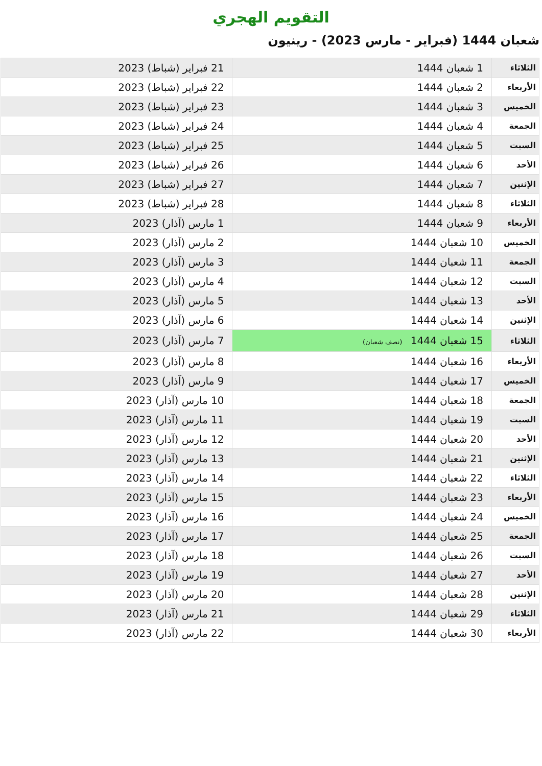التقويم الهجري
شعبان 1444 (فبراير - مارس 2023) - رينيون
| الثلاثاء | 1 شعبان 1444 | 21 فبراير (شباط) 2023 |
| الأربعاء | 2 شعبان 1444 | 22 فبراير (شباط) 2023 |
| الخميس | 3 شعبان 1444 | 23 فبراير (شباط) 2023 |
| الجمعة | 4 شعبان 1444 | 24 فبراير (شباط) 2023 |
| السبت | 5 شعبان 1444 | 25 فبراير (شباط) 2023 |
| الأحد | 6 شعبان 1444 | 26 فبراير (شباط) 2023 |
| الإثنين | 7 شعبان 1444 | 27 فبراير (شباط) 2023 |
| الثلاثاء | 8 شعبان 1444 | 28 فبراير (شباط) 2023 |
| الأربعاء | 9 شعبان 1444 | 1 مارس (آذار) 2023 |
| الخميس | 10 شعبان 1444 | 2 مارس (آذار) 2023 |
| الجمعة | 11 شعبان 1444 | 3 مارس (آذار) 2023 |
| السبت | 12 شعبان 1444 | 4 مارس (آذار) 2023 |
| الأحد | 13 شعبان 1444 | 5 مارس (آذار) 2023 |
| الإثنين | 14 شعبان 1444 | 6 مارس (آذار) 2023 |
| الثلاثاء | 15 شعبان 1444 (نصف شعبان) | 7 مارس (آذار) 2023 |
| الأربعاء | 16 شعبان 1444 | 8 مارس (آذار) 2023 |
| الخميس | 17 شعبان 1444 | 9 مارس (آذار) 2023 |
| الجمعة | 18 شعبان 1444 | 10 مارس (آذار) 2023 |
| السبت | 19 شعبان 1444 | 11 مارس (آذار) 2023 |
| الأحد | 20 شعبان 1444 | 12 مارس (آذار) 2023 |
| الإثنين | 21 شعبان 1444 | 13 مارس (آذار) 2023 |
| الثلاثاء | 22 شعبان 1444 | 14 مارس (آذار) 2023 |
| الأربعاء | 23 شعبان 1444 | 15 مارس (آذار) 2023 |
| الخميس | 24 شعبان 1444 | 16 مارس (آذار) 2023 |
| الجمعة | 25 شعبان 1444 | 17 مارس (آذار) 2023 |
| السبت | 26 شعبان 1444 | 18 مارس (آذار) 2023 |
| الأحد | 27 شعبان 1444 | 19 مارس (آذار) 2023 |
| الإثنين | 28 شعبان 1444 | 20 مارس (آذار) 2023 |
| الثلاثاء | 29 شعبان 1444 | 21 مارس (آذار) 2023 |
| الأربعاء | 30 شعبان 1444 | 22 مارس (آذار) 2023 |